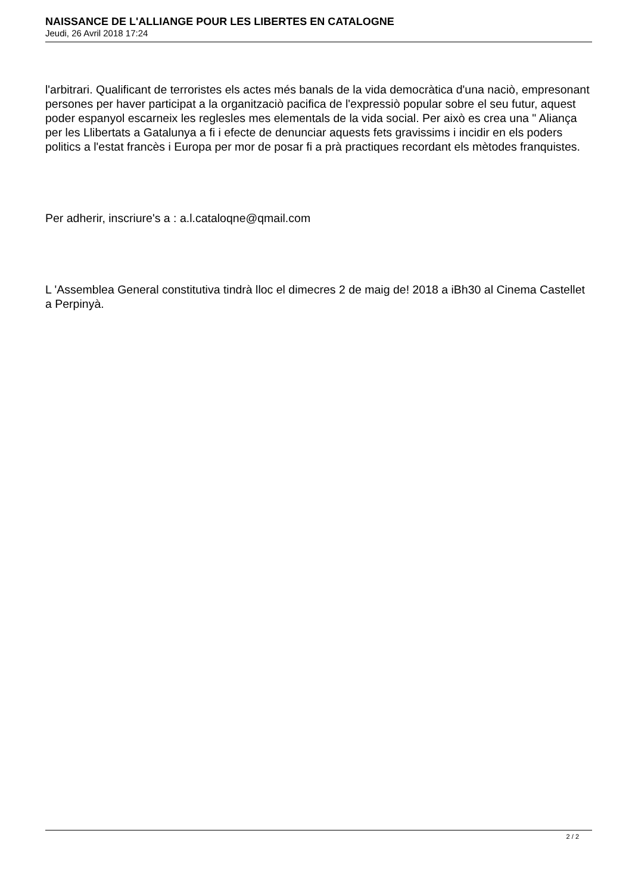NAISSANCE DE L'ALLIANGE POUR LES LIBERTES EN CATALOGNE
Jeudi, 26 Avril 2018 17:24
l'arbitrari. Qualificant de terroristes els actes més banals de la vida democràtica d'una naciò, empresonant persones per haver participat a la organitzaciò pacifica de l'expressiò popular sobre el seu futur, aquest poder espanyol escarneix les reglesles mes elementals de la vida social. Per això es crea una " Aliança per les Llibertats a Gatalunya a fi i efecte de denunciar aquests fets gravissims i incidir en els poders politics a l'estat francès i Europa per mor de posar fi a prà practiques recordant els mètodes franquistes.
Per adherir, inscriure's a : a.l.cataloqne@qmail.com
L 'Assemblea General constitutiva tindrà lloc el dimecres 2 de maig de! 2018 a iBh30 al Cinema Castellet a Perpinyà.
2 / 2